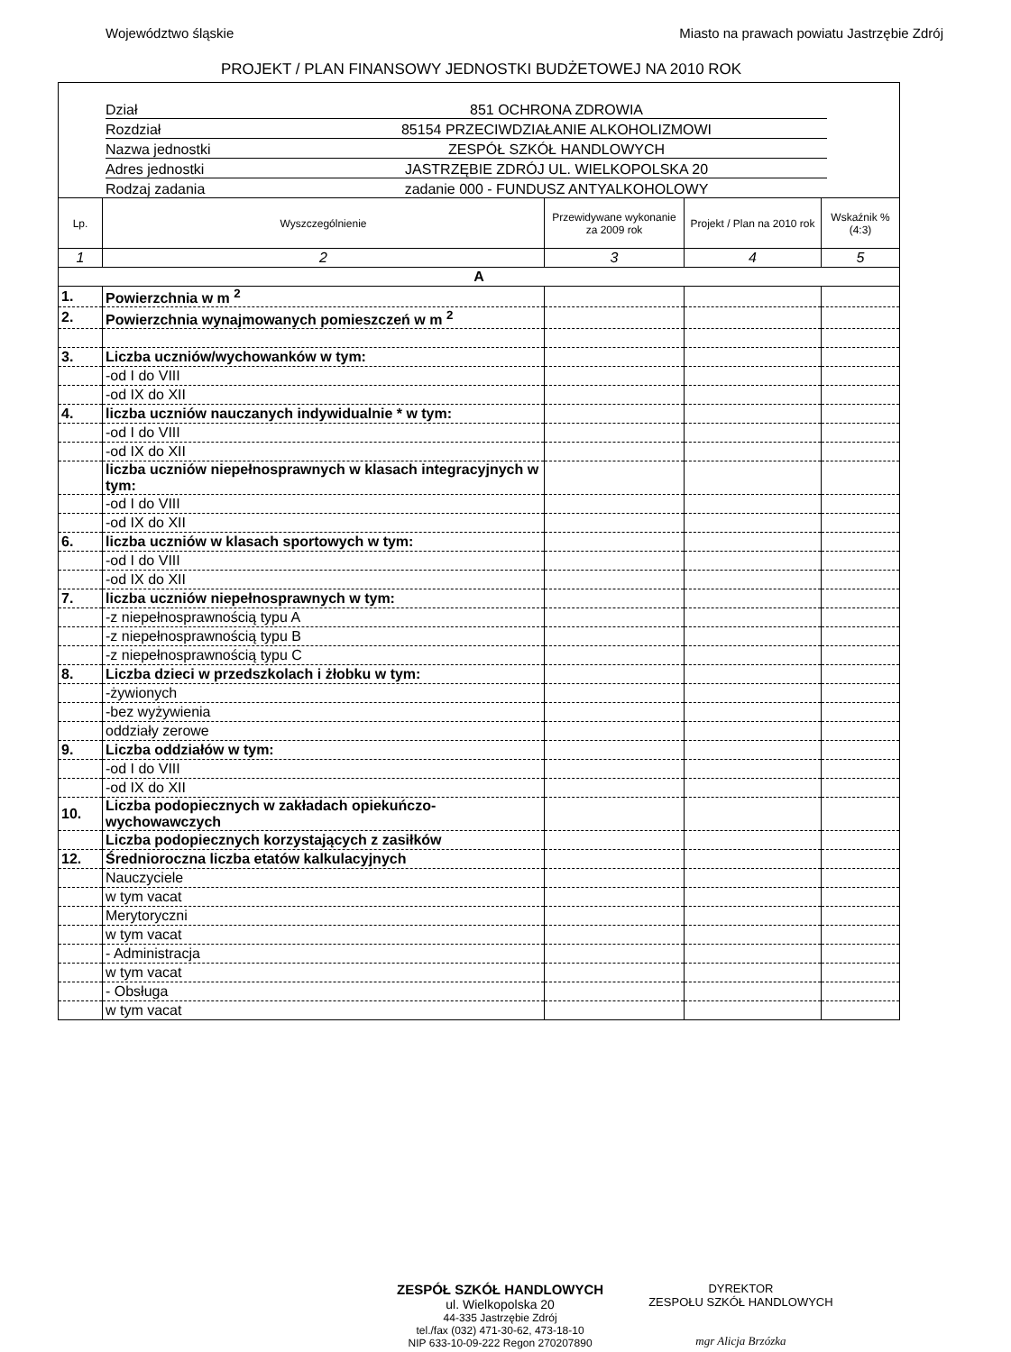Województwo śląskie Miasto na prawach powiatu Jastrzębie Zdrój
PROJEKT / PLAN FINANSOWY JEDNOSTKI BUDŻETOWEJ NA 2010 ROK
Dział 851 OCHRONA ZDROWIA
Rozdział 85154 PRZECIWDZIAŁANIE ALKOHOLIZMOWI
Nazwa jednostki ZESPÓŁ SZKÓŁ HANDLOWYCH
Adres jednostki JASTRZĘBIE ZDRÓJ UL. WIELKOPOLSKA 20
Rodzaj zadania zadanie 000 - FUNDUSZ ANTYALKOHOLOWY
| Lp. | Wyszczególnienie | Przewidywane wykonanie za 2009 rok | Projekt / Plan na 2010 rok | Wskaźnik % (4:3) |
| --- | --- | --- | --- | --- |
| 1 | 2 | 3 | 4 | 5 |
| A | | | | |
| 1. | Powierzchnia w m <sup>2</sup> | | | |
| 2. | Powierzchnia wynajmowanych pomieszczeń w m <sup>2</sup> | | | |
| 3. | Liczba uczniów/wychowanków w tym: | | | |
| | -od I do VIII | | | |
| | -od IX do XII | | | |
| 4. | liczba uczniów nauczanych indywidualnie * w tym: | | | |
| | -od I do VIII | | | |
| | -od IX do XII | | | |
| | liczba uczniów niepełnosprawnych w klasach integracyjnych w tym: | | | |
| | -od I do VIII | | | |
| | -od IX do XII | | | |
| 6. | liczba uczniów w klasach sportowych w tym: | | | |
| | -od I do VIII | | | |
| | -od IX do XII | | | |
| 7. | liczba uczniów niepełnosprawnych w tym: | | | |
| | -z niepełnosprawnością typu A | | | |
| | -z niepełnosprawnością typu B | | | |
| | -z niepełnosprawnością typu C | | | |
| 8. | Liczba dzieci w przedszkolach i żłobku w tym: | | | |
| | -żywionych | | | |
| | -bez wyżywienia | | | |
| | oddziały zerowe | | | |
| 9. | Liczba oddziałów w tym: | | | |
| | -od I do VIII | | | |
| | -od IX do XII | | | |
| 10. | Liczba podopiecznych w zakładach opiekuńczo-wychowawczych | | | |
| | Liczba podopiecznych korzystających z zasiłków | | | |
| 12. | Średnioroczna liczba etatów kalkulacyjnych | | | |
| | Nauczyciele | | | |
| | w tym vacat | | | |
| | Merytoryczni | | | |
| | w tym vacat | | | |
| | - Administracja | | | |
| | w tym vacat | | | |
| | - Obsługa | | | |
| | w tym vacat | | | |
ZESPÓŁ SZKÓŁ HANDLOWYCH
ul. Wielkopolska 20
44-335 Jastrzębie Zdrój
tel./fax (032) 471-30-62, 473-18-10
NIP 633-10-09-222 Regon 270207890
DYREKTOR
ZESPOŁU SZKÓŁ HANDLOWYCH
mgr Alicja Brzózka